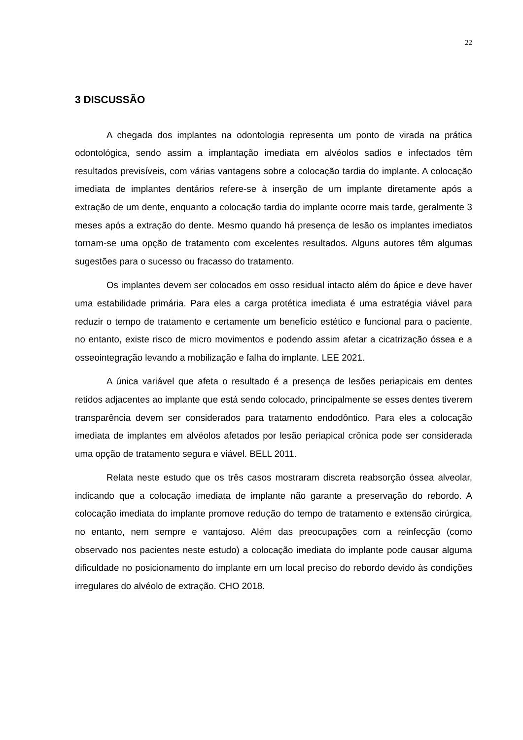22
3 DISCUSSÃO
A chegada dos implantes na odontologia representa um ponto de virada na prática odontológica, sendo assim a implantação imediata em alvéolos sadios e infectados têm resultados previsíveis, com várias vantagens sobre a colocação tardia do implante. A colocação imediata de implantes dentários refere-se à inserção de um implante diretamente após a extração de um dente, enquanto a colocação tardia do implante ocorre mais tarde, geralmente 3 meses após a extração do dente. Mesmo quando há presença de lesão os implantes imediatos tornam-se uma opção de tratamento com excelentes resultados. Alguns autores têm algumas sugestões para o sucesso ou fracasso do tratamento.
Os implantes devem ser colocados em osso residual intacto além do ápice e deve haver uma estabilidade primária. Para eles a carga protética imediata é uma estratégia viável para reduzir o tempo de tratamento e certamente um benefício estético e funcional para o paciente, no entanto, existe risco de micro movimentos e podendo assim afetar a cicatrização óssea e a osseointegração levando a mobilização e falha do implante. LEE 2021.
A única variável que afeta o resultado é a presença de lesões periapicais em dentes retidos adjacentes ao implante que está sendo colocado, principalmente se esses dentes tiverem transparência devem ser considerados para tratamento endodôntico. Para eles a colocação imediata de implantes em alvéolos afetados por lesão periapical crônica pode ser considerada uma opção de tratamento segura e viável. BELL 2011.
Relata neste estudo que os três casos mostraram discreta reabsorção óssea alveolar, indicando que a colocação imediata de implante não garante a preservação do rebordo. A colocação imediata do implante promove redução do tempo de tratamento e extensão cirúrgica, no entanto, nem sempre e vantajoso. Além das preocupações com a reinfecção (como observado nos pacientes neste estudo) a colocação imediata do implante pode causar alguma dificuldade no posicionamento do implante em um local preciso do rebordo devido às condições irregulares do alvéolo de extração. CHO 2018.